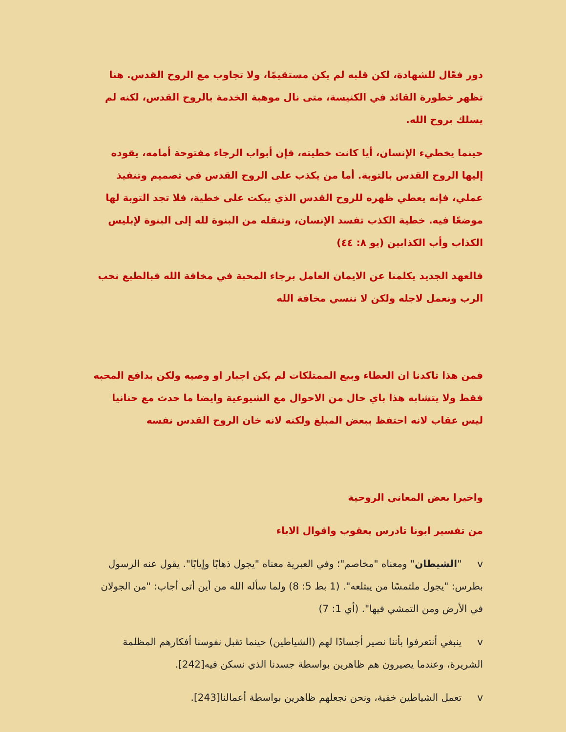دور فعّال للشهادة، لكن قلبه لم يكن مستقيمًا، ولا تجاوب مع الروح القدس. هنا تظهر خطورة القائد في الكنيسة، متى نال موهبة الخدمة بالروح القدس، لكنه لم يسلك بروح الله.
حينما يخطيء الإنسان، أيا كانت خطيته، فإن أبواب الرجاء مفتوحة أمامه، يقوده إليها الروح القدس بالتوبة. أما من يكذب على الروح القدس في تصميم وتنفيذ عملي، فإنه يعطي ظهره للروح القدس الذي يبكت على خطية، فلا تجد التوبة لها موضعًا فيه. خطية الكذب تفسد الإنسان، وتنقله من البنوة لله إلى البنوة لإبليس الكذاب وأب الكذابين (يو ٨: ٤٤)
فالعهد الجديد يكلمنا عن الايمان العامل برجاء المحبة في مخافة الله فبالطبع نحب الرب ونعمل لاجله ولكن لا ننسي مخافة الله
فمن هذا تاكدنا ان العطاء وبيع الممتلكات لم يكن اجبار او وصيه ولكن بدافع المحبه فقط ولا يتشابه هذا باي حال من الاحوال مع الشيوعية وايضا ما حدث مع حنانيا ليس عقاب لانه احتفظ ببعض المبلغ ولكنه لانه خان الروح القدس نفسه
واخيرا بعض المعاني الروحية
من تفسير ابونا تادرس يعقوب واقوال الاباء
v "الشيطان" ومعناه "مخاصم"؛ وفي العبرية معناه "يجول ذهابًا وإيابًا". يقول عنه الرسول بطرس: "يجول ملتمسًا من يبتلعه". (1 بط 5: 8) ولما سأله الله من أين أتى أجاب: "من الجولان في الأرض ومن التمشي فيها". (أي 1: 7)
v ينبغي أنتعرفوا بأننا نصير أجسادًا لهم (الشياطين) حينما تقبل نفوسنا أفكارهم المظلمة الشريرة، وعندما يصيرون هم ظاهرين بواسطة جسدنا الذي نسكن فيه[242].
v تعمل الشياطين خفية، ونحن نجعلهم ظاهرين بواسطة أعمالنا[243].